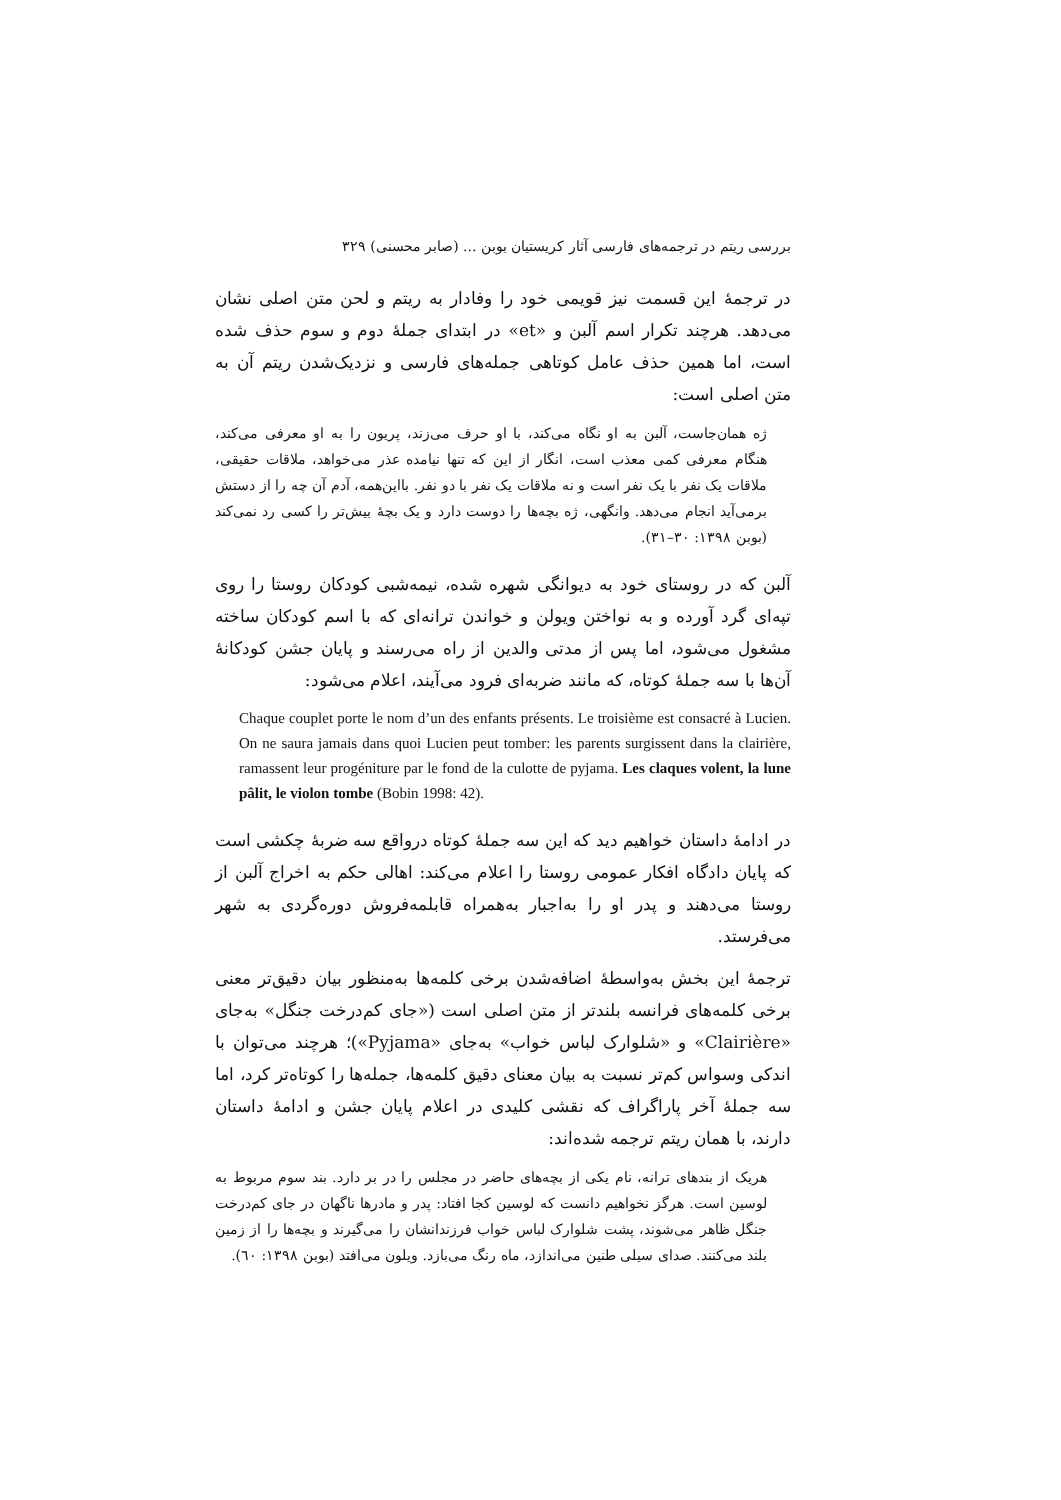بررسی ریتم در ترجمه‌های فارسی آثار کریستیان بوبن ... (صابر محسنی) ۳۲۹
در ترجمهٔ این قسمت نیز قویمی خود را وفادار به ریتم و لحن متن اصلی نشان می‌دهد. هرچند تکرار اسم آلبن و «et» در ابتدای جملهٔ دوم و سوم حذف شده است، اما همین حذف عامل کوتاهی جمله‌های فارسی و نزدیک‌شدن ریتم آن به متن اصلی است:
ژه همان‌جاست، آلبن به او نگاه می‌کند، با او حرف می‌زند، پریون را به او معرفی می‌کند، هنگام معرفی کمی معذب است، انگار از این که تنها نیامده عذر می‌خواهد، ملاقات حقیقی، ملاقات یک نفر با یک نفر است و نه ملاقات یک نفر با دو نفر. بااین‌همه، آدم آن چه را از دستش برمی‌آید انجام می‌دهد. وانگهی، ژه بچه‌ها را دوست دارد و یک بچهٔ بیش‌تر را کسی رد نمی‌کند (بوبن ۱۳۹۸: ۳۰–۳۱).
آلبن که در روستای خود به دیوانگی شهره شده، نیمه‌شبی کودکان روستا را روی تپه‌ای گرد آورده و به نواختن ویولن و خواندن ترانه‌ای که با اسم کودکان ساخته مشغول می‌شود، اما پس از مدتی والدین از راه می‌رسند و پایان جشن کودکانهٔ آن‌ها با سه جملهٔ کوتاه، که مانند ضربه‌ای فرود می‌آیند، اعلام می‌شود:
Chaque couplet porte le nom d’un des enfants présents. Le troisième est consacré à Lucien. On ne saura jamais dans quoi Lucien peut tomber: les parents surgissent dans la clairière, ramassent leur progéniture par le fond de la culotte de pyjama. Les claques volent, la lune pâlit, le violon tombe (Bobin 1998: 42).
در ادامهٔ داستان خواهیم دید که این سه جملهٔ کوتاه درواقع سه ضربهٔ چکشی است که پایان دادگاه افکار عمومی روستا را اعلام می‌کند: اهالی حکم به اخراج آلبن از روستا می‌دهند و پدر او را به‌اجبار به‌همراه قابلمه‌فروش دوره‌گردی به شهر می‌فرستد.
ترجمهٔ این بخش به‌واسطهٔ اضافه‌شدن برخی کلمه‌ها به‌منظور بیان دقیق‌تر معنی برخی کلمه‌های فرانسه بلندتر از متن اصلی است («جای کم‌درخت جنگل» به‌جای «Clairière» و «شلوارک لباس خواب» به‌جای «Pyjama»)؛ هرچند می‌توان با اندکی وسواس کم‌تر نسبت به بیان معنای دقیق کلمه‌ها، جمله‌ها را کوتاه‌تر کرد، اما سه جملهٔ آخر پاراگراف که نقشی کلیدی در اعلام پایان جشن و ادامهٔ داستان دارند، با همان ریتم ترجمه شده‌اند:
هریک از بندهای ترانه، نام یکی از بچه‌های حاضر در مجلس را در بر دارد. بند سوم مربوط به لوسین است. هرگز نخواهیم دانست که لوسین کجا افتاد: پدر و مادرها ناگهان در جای کم‌درخت جنگل ظاهر می‌شوند، پشت شلوارک لباس خواب فرزندانشان را می‌گیرند و بچه‌ها را از زمین بلند می‌کنند. صدای سیلی طنین می‌اندازد، ماه رنگ می‌بازد. ویلون می‌افتد (بوبن ۱۳۹۸: ٦٠).